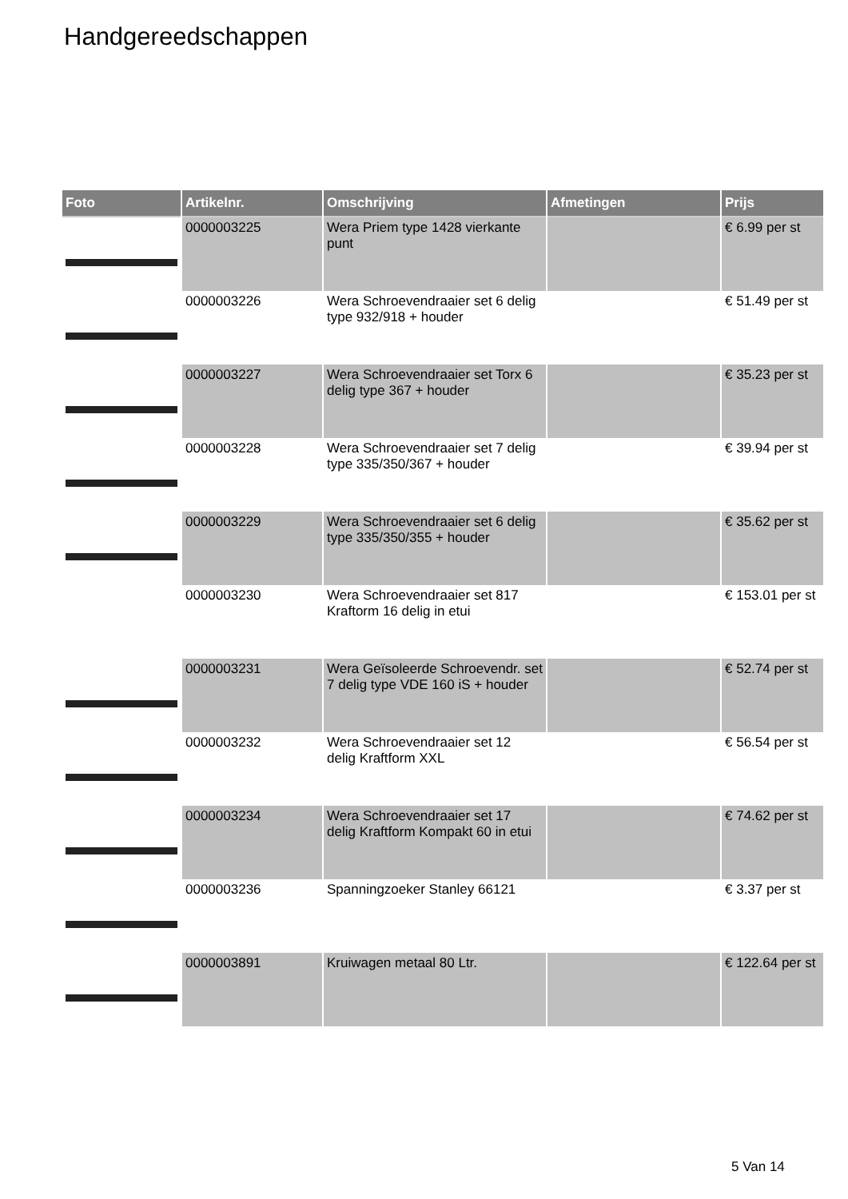Handgereedschappen
| Foto | Artikelnr. | Omschrijving | Afmetingen | Prijs |
| --- | --- | --- | --- | --- |
| | 0000003225 | Wera Priem type 1428 vierkante punt | | € 6.99 per st |
| | 0000003226 | Wera Schroevendraaier set 6 delig type 932/918 + houder | | € 51.49 per st |
| | 0000003227 | Wera Schroevendraaier set Torx 6 delig type 367 + houder | | € 35.23 per st |
| | 0000003228 | Wera Schroevendraaier set 7 delig type 335/350/367 + houder | | € 39.94 per st |
| | 0000003229 | Wera Schroevendraaier set 6 delig type 335/350/355 + houder | | € 35.62 per st |
| | 0000003230 | Wera Schroevendraaier set 817 Kraftorm 16 delig in etui | | € 153.01 per st |
| | 0000003231 | Wera Geïsoleerde Schroevendr. set 7 delig type VDE 160 iS + houder | | € 52.74 per st |
| | 0000003232 | Wera Schroevendraaier set 12 delig Kraftform XXL | | € 56.54 per st |
| | 0000003234 | Wera Schroevendraaier set 17 delig Kraftform Kompakt 60 in etui | | € 74.62 per st |
| | 0000003236 | Spanningzoeker Stanley 66121 | | € 3.37 per st |
| | 0000003891 | Kruiwagen metaal 80 Ltr. | | € 122.64 per st |
5 Van 14